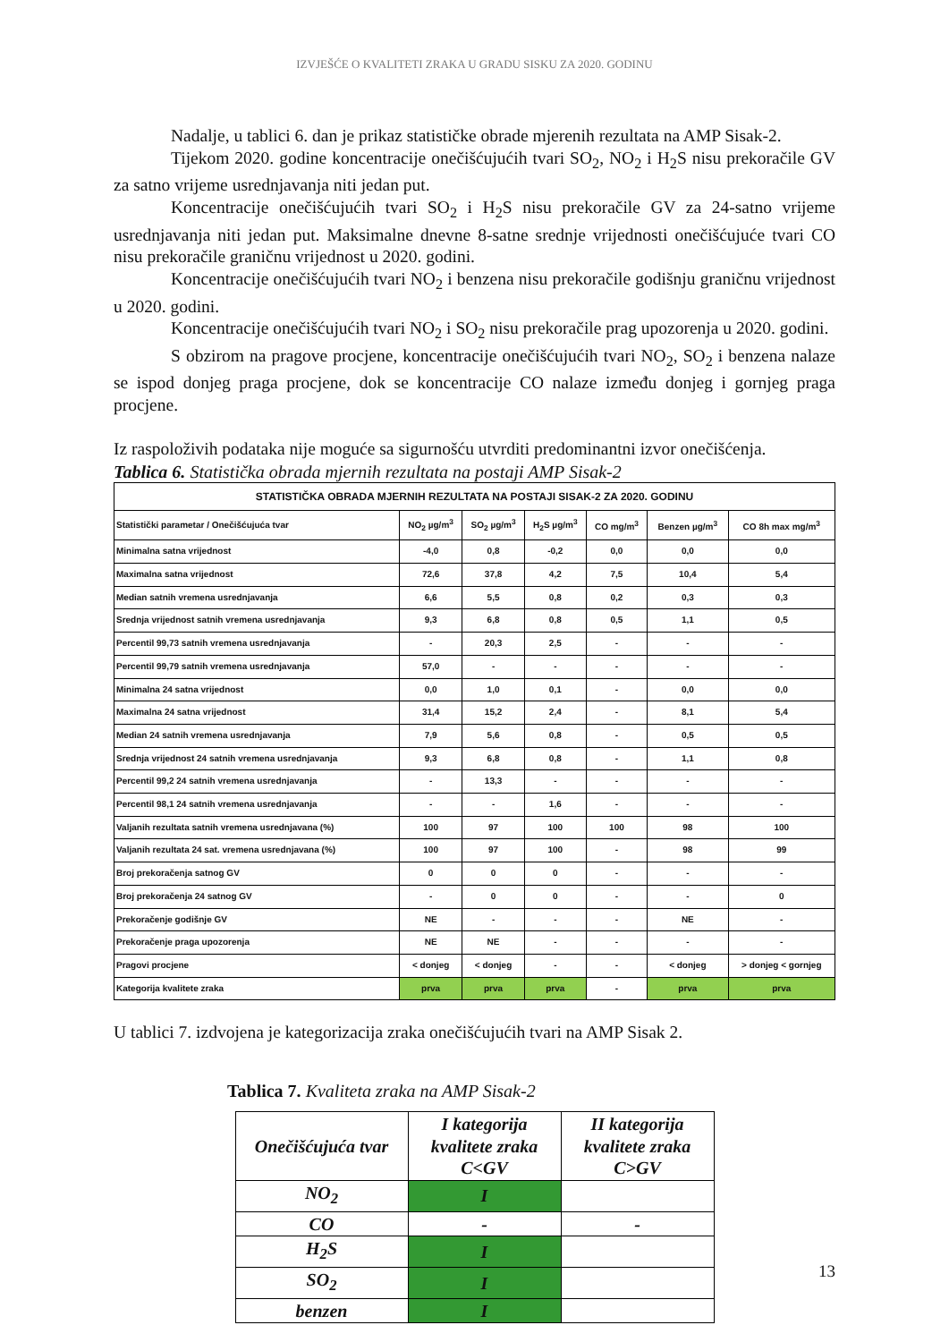IZVJEŠĆE O KVALITETI ZRAKA U GRADU SISKU ZA 2020. GODINU
Nadalje, u tablici 6. dan je prikaz statističke obrade mjerenih rezultata na AMP Sisak-2.
Tijekom 2020. godine koncentracije onečišćujućih tvari SO<sub>2</sub>, NO<sub>2</sub> i H<sub>2</sub>S nisu prekoračile GV za satno vrijeme usrednjavanja niti jedan put.
Koncentracije onečišćujućih tvari SO<sub>2</sub> i H<sub>2</sub>S nisu prekoračile GV za 24-satno vrijeme usrednjavanja niti jedan put. Maksimalne dnevne 8-satne srednje vrijednosti onečišćujuće tvari CO nisu prekoračile graničnu vrijednost u 2020. godini.
Koncentracije onečišćujućih tvari NO<sub>2</sub> i benzena nisu prekoračile godišnju graničnu vrijednost u 2020. godini.
Koncentracije onečišćujućih tvari NO<sub>2</sub> i SO<sub>2</sub> nisu prekoračile prag upozorenja u 2020. godini.
S obzirom na pragove procjene, koncentracije onečišćujućih tvari NO<sub>2</sub>, SO<sub>2</sub> i benzena nalaze se ispod donjeg praga procjene, dok se koncentracije CO nalaze između donjeg i gornjeg praga procjene.
Iz raspoloživih podataka nije moguće sa sigurnošću utvrditi predominantni izvor onečišćenja.
Tablica 6. Statistička obrada mjernih rezultata na postaji AMP Sisak-2
| STATISTIČKA OBRADA MJERNIH REZULTATA NA POSTAJI SISAK-2 ZA 2020. GODINU | | | | | | |
| --- | --- | --- | --- | --- | --- | --- |
| Statistički parametar / Onečišćujuća tvar | NO<sub>2</sub> µg/m<sup>3</sup> | SO<sub>2</sub> µg/m<sup>3</sup> | H<sub>2</sub>S µg/m<sup>3</sup> | CO mg/m<sup>3</sup> | Benzen µg/m<sup>3</sup> | CO 8h max mg/m<sup>3</sup> |
| Minimalna satna vrijednost | -4,0 | 0,8 | -0,2 | 0,0 | 0,0 | 0,0 |
| Maximalna satna vrijednost | 72,6 | 37,8 | 4,2 | 7,5 | 10,4 | 5,4 |
| Median satnih vremena usrednjavanja | 6,6 | 5,5 | 0,8 | 0,2 | 0,3 | 0,3 |
| Srednja vrijednost satnih vremena usrednjavanja | 9,3 | 6,8 | 0,8 | 0,5 | 1,1 | 0,5 |
| Percentil 99,73 satnih vremena usrednjavanja | - | 20,3 | 2,5 | - | - | - |
| Percentil 99,79 satnih vremena usrednjavanja | 57,0 | - | - | - | - | - |
| Minimalna 24 satna vrijednost | 0,0 | 1,0 | 0,1 | - | 0,0 | 0,0 |
| Maximalna 24 satna vrijednost | 31,4 | 15,2 | 2,4 | - | 8,1 | 5,4 |
| Median 24 satnih vremena usrednjavanja | 7,9 | 5,6 | 0,8 | - | 0,5 | 0,5 |
| Srednja vrijednost 24 satnih vremena usrednjavanja | 9,3 | 6,8 | 0,8 | - | 1,1 | 0,8 |
| Percentil 99,2 24 satnih vremena usrednjavanja | - | 13,3 | - | - | - | - |
| Percentil 98,1 24 satnih vremena usrednjavanja | - | - | 1,6 | - | - | - |
| Valjanih rezultata satnih vremena usrednjavana (%) | 100 | 97 | 100 | 100 | 98 | 100 |
| Valjanih rezultata 24 sat. vremena usrednjavana (%) | 100 | 97 | 100 | - | 98 | 99 |
| Broj prekoračenja satnog GV | 0 | 0 | 0 | - | - | - |
| Broj prekoračenja 24 satnog GV | - | 0 | 0 | - | - | 0 |
| Prekoračenje godišnje GV | NE | - | - | - | NE | - |
| Prekoračenje praga upozorenja | NE | NE | - | - | - | - |
| Pragovi procjene | < donjeg | < donjeg | - | - | < donjeg | > donjeg < gornjeg |
| Kategorija kvalitete zraka | prva | prva | prva | - | prva | prva |
U tablici 7. izdvojena je kategorizacija zraka onečišćujućih tvari na AMP Sisak 2.
Tablica 7. Kvaliteta zraka na AMP Sisak-2
| Onečišćujuća tvar | I kategorija kvalitete zraka C<GV | II kategorija kvalitete zraka C>GV |
| NO<sub>2</sub> | I | |
| CO | - | - |
| H<sub>2</sub>S | I | |
| SO<sub>2</sub> | I | |
| benzen | I | |
13